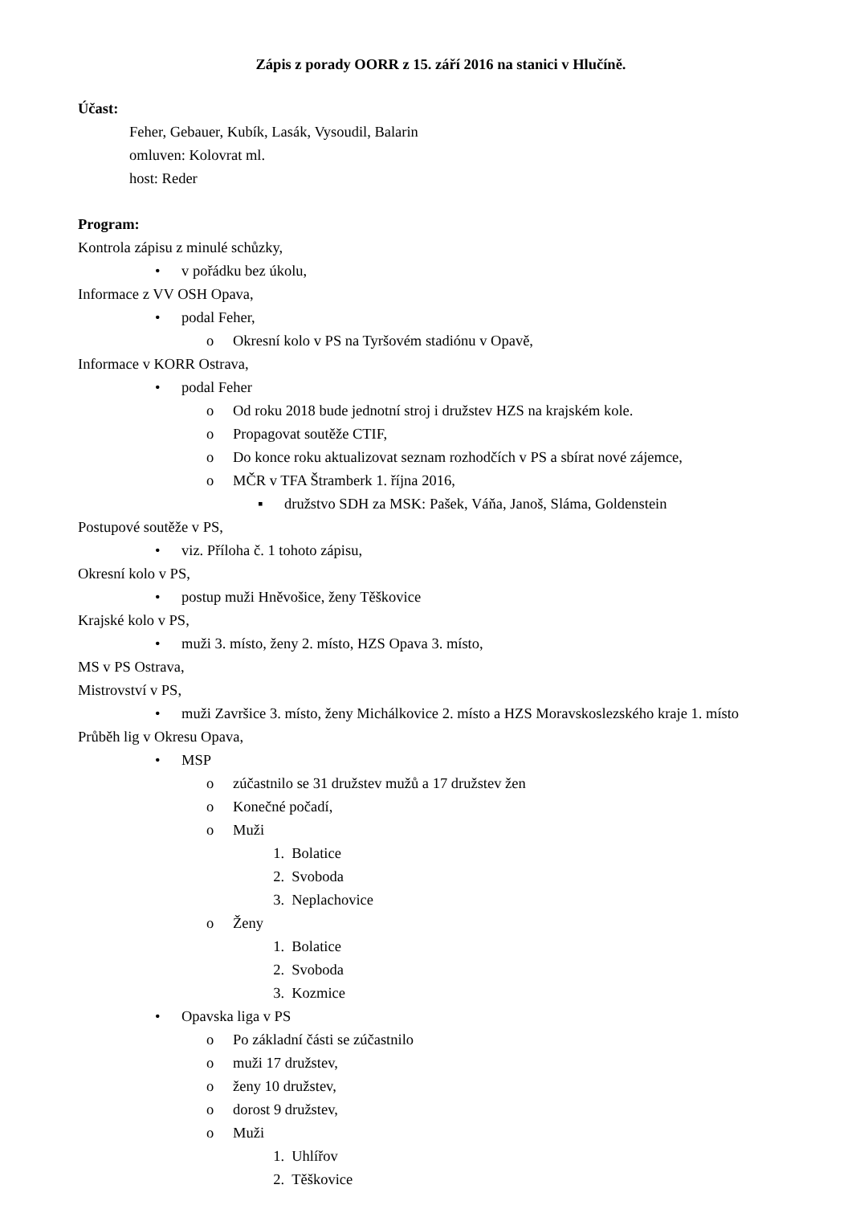Zápis z porady OORR z 15. září 2016 na stanici v Hlučíně.
Účast:
Feher, Gebauer, Kubík, Lasák, Vysoudil, Balarin
omluven: Kolovrat ml.
host: Reder
Program:
Kontrola zápisu z minulé schůzky,
• v pořádku bez úkolu,
Informace z VV OSH Opava,
• podal Feher,
o Okresní kolo v PS na Tyršovém stadiónu v Opavě,
Informace v KORR Ostrava,
• podal Feher
o Od roku 2018 bude jednotní stroj i družstev HZS na krajském kole.
o Propagovat soutěže CTIF,
o Do konce roku aktualizovat seznam rozhodčích v PS a sbírat nové zájemce,
o MČR v TFA Štramberk 1. října 2016,
▪ družstvo SDH za MSK: Pašek, Váňa, Janoš, Sláma, Goldenstein
Postupové soutěže v PS,
• viz. Příloha č. 1 tohoto zápisu,
Okresní kolo v PS,
• postup muži Hněvošice, ženy Těškovice
Krajské kolo v PS,
• muži 3. místo, ženy 2. místo, HZS Opava 3. místo,
MS v PS Ostrava,
Mistrovství v PS,
• muži Završice 3. místo, ženy Michálkovice 2. místo a HZS Moravskoslezského kraje 1. místo
Průběh lig v Okresu Opava,
• MSP
o zúčastnilo se 31 družstev mužů a 17 družstev žen
o Konečné počadí,
o Muži
1. Bolatice
2. Svoboda
3. Neplachovice
o Ženy
1. Bolatice
2. Svoboda
3. Kozmice
• Opavska liga v PS
o Po základní části se zúčastnilo
o muži 17 družstev,
o ženy 10 družstev,
o dorost 9 družstev,
o Muži
1. Uhlířov
2. Těškovice